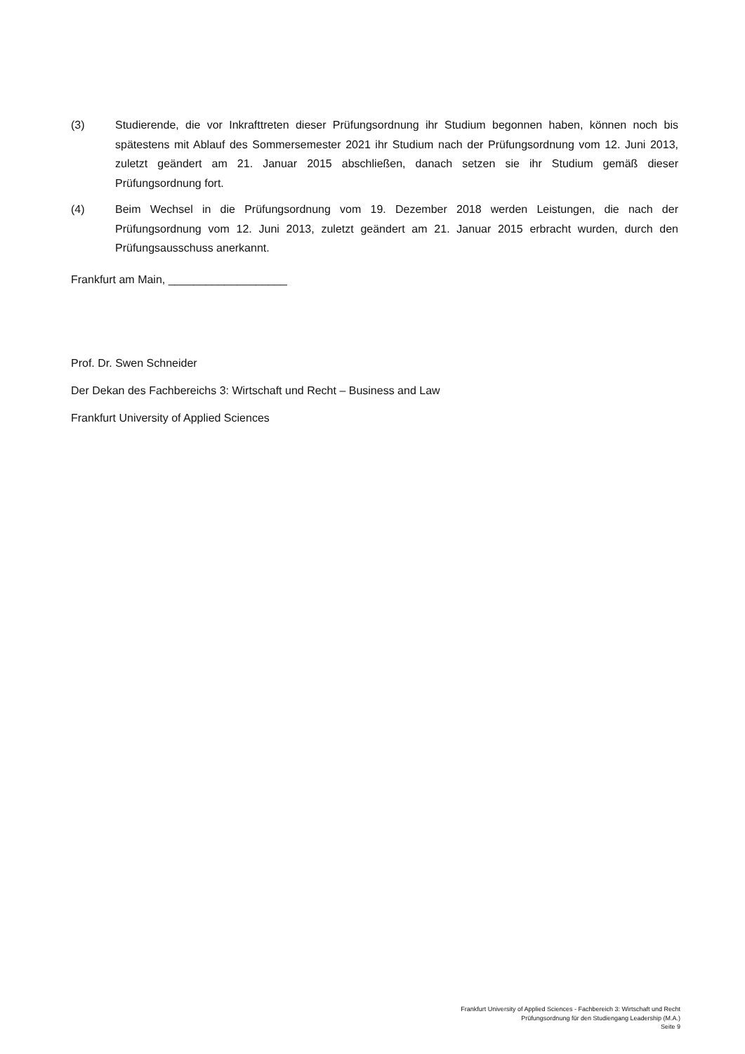(3) Studierende, die vor Inkrafttreten dieser Prüfungsordnung ihr Studium begonnen haben, können noch bis spätestens mit Ablauf des Sommersemester 2021 ihr Studium nach der Prüfungsordnung vom 12. Juni 2013, zuletzt geändert am 21. Januar 2015 abschließen, danach setzen sie ihr Studium gemäß dieser Prüfungsordnung fort.
(4) Beim Wechsel in die Prüfungsordnung vom 19. Dezember 2018 werden Leistungen, die nach der Prüfungsordnung vom 12. Juni 2013, zuletzt geändert am 21. Januar 2015 erbracht wurden, durch den Prüfungsausschuss anerkannt.
Frankfurt am Main, ___________________
Prof. Dr. Swen Schneider
Der Dekan des Fachbereichs 3: Wirtschaft und Recht – Business and Law
Frankfurt University of Applied Sciences
Frankfurt University of Applied Sciences - Fachbereich 3: Wirtschaft und Recht
Prüfungsordnung für den Studiengang Leadership (M.A.)
Seite 9